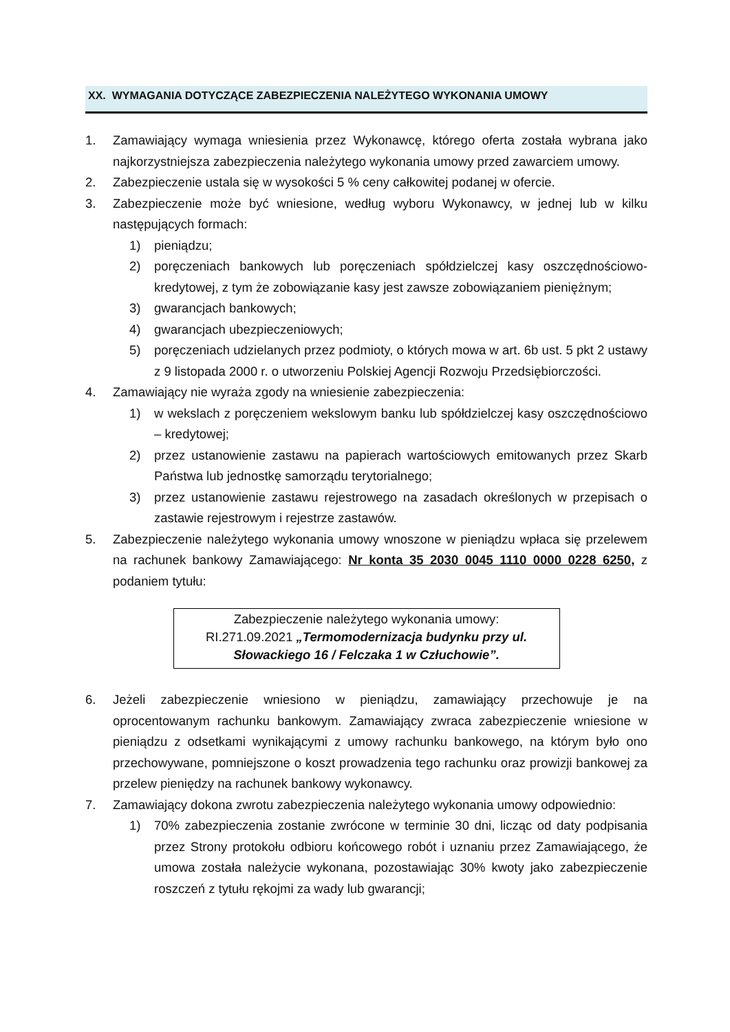XX. WYMAGANIA DOTYCZĄCE ZABEZPIECZENIA NALEŻYTEGO WYKONANIA UMOWY
1. Zamawiający wymaga wniesienia przez Wykonawcę, którego oferta została wybrana jako najkorzystniejsza zabezpieczenia należytego wykonania umowy przed zawarciem umowy.
2. Zabezpieczenie ustala się w wysokości 5 % ceny całkowitej podanej w ofercie.
3. Zabezpieczenie może być wniesione, według wyboru Wykonawcy, w jednej lub w kilku następujących formach:
1) pieniądzu;
2) poręczeniach bankowych lub poręczeniach spółdzielczej kasy oszczędnościowo-kredytowej, z tym że zobowiązanie kasy jest zawsze zobowiązaniem pieniężnym;
3) gwarancjach bankowych;
4) gwarancjach ubezpieczeniowych;
5) poręczeniach udzielanych przez podmioty, o których mowa w art. 6b ust. 5 pkt 2 ustawy z 9 listopada 2000 r. o utworzeniu Polskiej Agencji Rozwoju Przedsiębiorczości.
4. Zamawiający nie wyraża zgody na wniesienie zabezpieczenia:
1) w wekslach z poręczeniem wekslowym banku lub spółdzielczej kasy oszczędnościowo – kredytowej;
2) przez ustanowienie zastawu na papierach wartościowych emitowanych przez Skarb Państwa lub jednostkę samorządu terytorialnego;
3) przez ustanowienie zastawu rejestrowego na zasadach określonych w przepisach o zastawie rejestrowym i rejestrze zastawów.
5. Zabezpieczenie należytego wykonania umowy wnoszone w pieniądzu wpłaca się przelewem na rachunek bankowy Zamawiającego: Nr konta 35 2030 0045 1110 0000 0228 6250, z podaniem tytułu:
Zabezpieczenie należytego wykonania umowy:
RI.271.09.2021 „Termomodernizacja budynku przy ul. Słowackiego 16 / Felczaka 1 w Człuchowie”.
6. Jeżeli zabezpieczenie wniesiono w pieniądzu, zamawiający przechowuje je na oprocentowanym rachunku bankowym. Zamawiający zwraca zabezpieczenie wniesione w pieniądzu z odsetkami wynikającymi z umowy rachunku bankowego, na którym było ono przechowywane, pomniejszone o koszt prowadzenia tego rachunku oraz prowizji bankowej za przelew pieniędzy na rachunek bankowy wykonawcy.
7. Zamawiający dokona zwrotu zabezpieczenia należytego wykonania umowy odpowiednio:
1) 70% zabezpieczenia zostanie zwrócone w terminie 30 dni, licząc od daty podpisania przez Strony protokołu odbioru końcowego robót i uznaniu przez Zamawiającego, że umowa została należycie wykonana, pozostawiając 30% kwoty jako zabezpieczenie roszczeń z tytułu rękojmi za wady lub gwarancji;